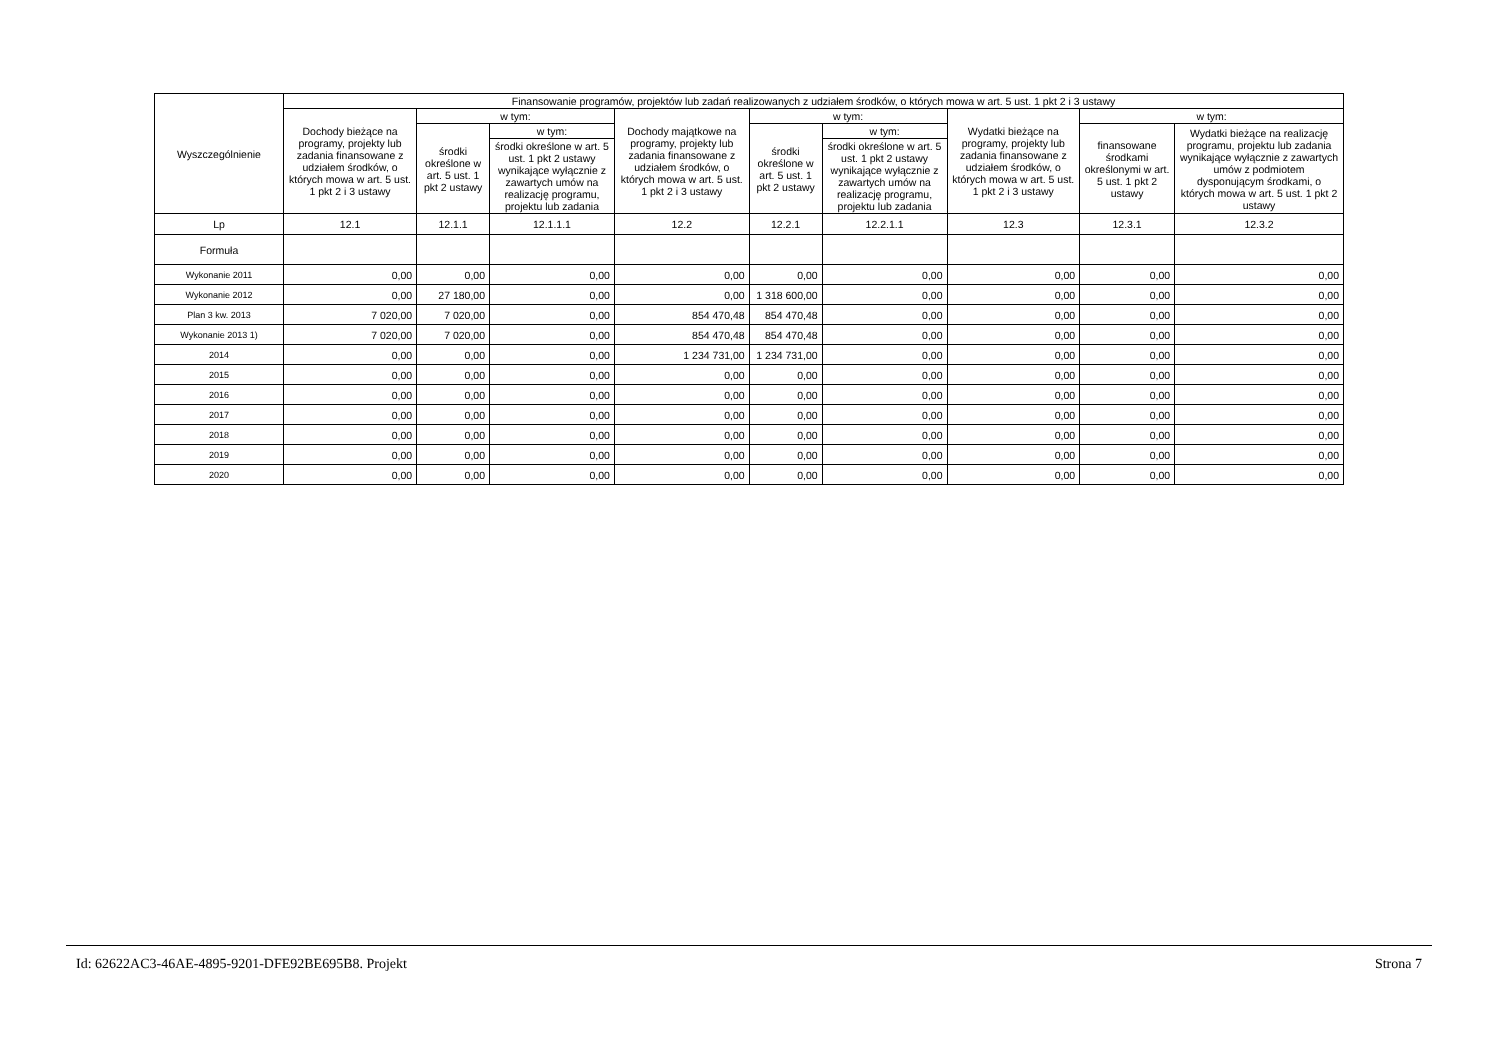| Wyszczególnienie | Finansowanie programów, projektów lub zadań realizowanych z udziałem środków, o których mowa w art. 5 ust. 1 pkt 2 i 3 ustawy | | | | | | | | |
| --- | --- | --- | --- | --- | --- | --- | --- | --- | --- |
| | Dochody bieżące na programy, projekty lub zadania finansowane z udziałem środków, o których mowa w art. 5 ust. 1 pkt 2 i 3 ustawy | w tym: | | Dochody majątkowe na programy, projekty lub zadania finansowane z udziałem środków, o których mowa w art. 5 ust. 1 pkt 2 i 3 ustawy | w tym: | | Wydatki bieżące na programy, projekty lub zadania finansowane z udziałem środków, o których mowa w art. 5 ust. 1 pkt 2 i 3 ustawy | w tym: | |
| | | środki określone w art. 5 ust. 1 pkt 2 ustawy | w tym: | | środki określone w art. 5 ust. 1 pkt 2 ustawy | w tym: | | finansowane środkami określonymi w art. 5 ust. 1 pkt 2 ustawy | Wydatki bieżące na realizację programu, projektu lub zadania wynikające wyłącznie z zawartych umów z podmiotem dysponującym środkami, o których mowa w art. 5 ust. 1 pkt 2 ustawy |
| | | | środki określone w art. 5 ust. 1 pkt 2 ustawy wynikające wyłącznie z zawartych umów na realizację programu, projektu lub zadania | | | środki określone w art. 5 ust. 1 pkt 2 ustawy wynikające wyłącznie z zawartych umów na realizację programu, projektu lub zadania | | | |
| Lp | 12.1 | 12.1.1 | 12.1.1.1 | 12.2 | 12.2.1 | 12.2.1.1 | 12.3 | 12.3.1 | 12.3.2 |
| Formuła | | | | | | | | | |
| Wykonanie 2011 | 0,00 | 0,00 | 0,00 | 0,00 | 0,00 | 0,00 | 0,00 | 0,00 | 0,00 |
| Wykonanie 2012 | 0,00 | 27 180,00 | 0,00 | 0,00 | 1 318 600,00 | 0,00 | 0,00 | 0,00 | 0,00 |
| Plan 3 kw. 2013 | 7 020,00 | 7 020,00 | 0,00 | 854 470,48 | 854 470,48 | 0,00 | 0,00 | 0,00 | 0,00 |
| Wykonanie 2013 1) | 7 020,00 | 7 020,00 | 0,00 | 854 470,48 | 854 470,48 | 0,00 | 0,00 | 0,00 | 0,00 |
| 2014 | 0,00 | 0,00 | 0,00 | 1 234 731,00 | 1 234 731,00 | 0,00 | 0,00 | 0,00 | 0,00 |
| 2015 | 0,00 | 0,00 | 0,00 | 0,00 | 0,00 | 0,00 | 0,00 | 0,00 | 0,00 |
| 2016 | 0,00 | 0,00 | 0,00 | 0,00 | 0,00 | 0,00 | 0,00 | 0,00 | 0,00 |
| 2017 | 0,00 | 0,00 | 0,00 | 0,00 | 0,00 | 0,00 | 0,00 | 0,00 | 0,00 |
| 2018 | 0,00 | 0,00 | 0,00 | 0,00 | 0,00 | 0,00 | 0,00 | 0,00 | 0,00 |
| 2019 | 0,00 | 0,00 | 0,00 | 0,00 | 0,00 | 0,00 | 0,00 | 0,00 | 0,00 |
| 2020 | 0,00 | 0,00 | 0,00 | 0,00 | 0,00 | 0,00 | 0,00 | 0,00 | 0,00 |
Id: 62622AC3-46AE-4895-9201-DFE92BE695B8. Projekt Strona 7